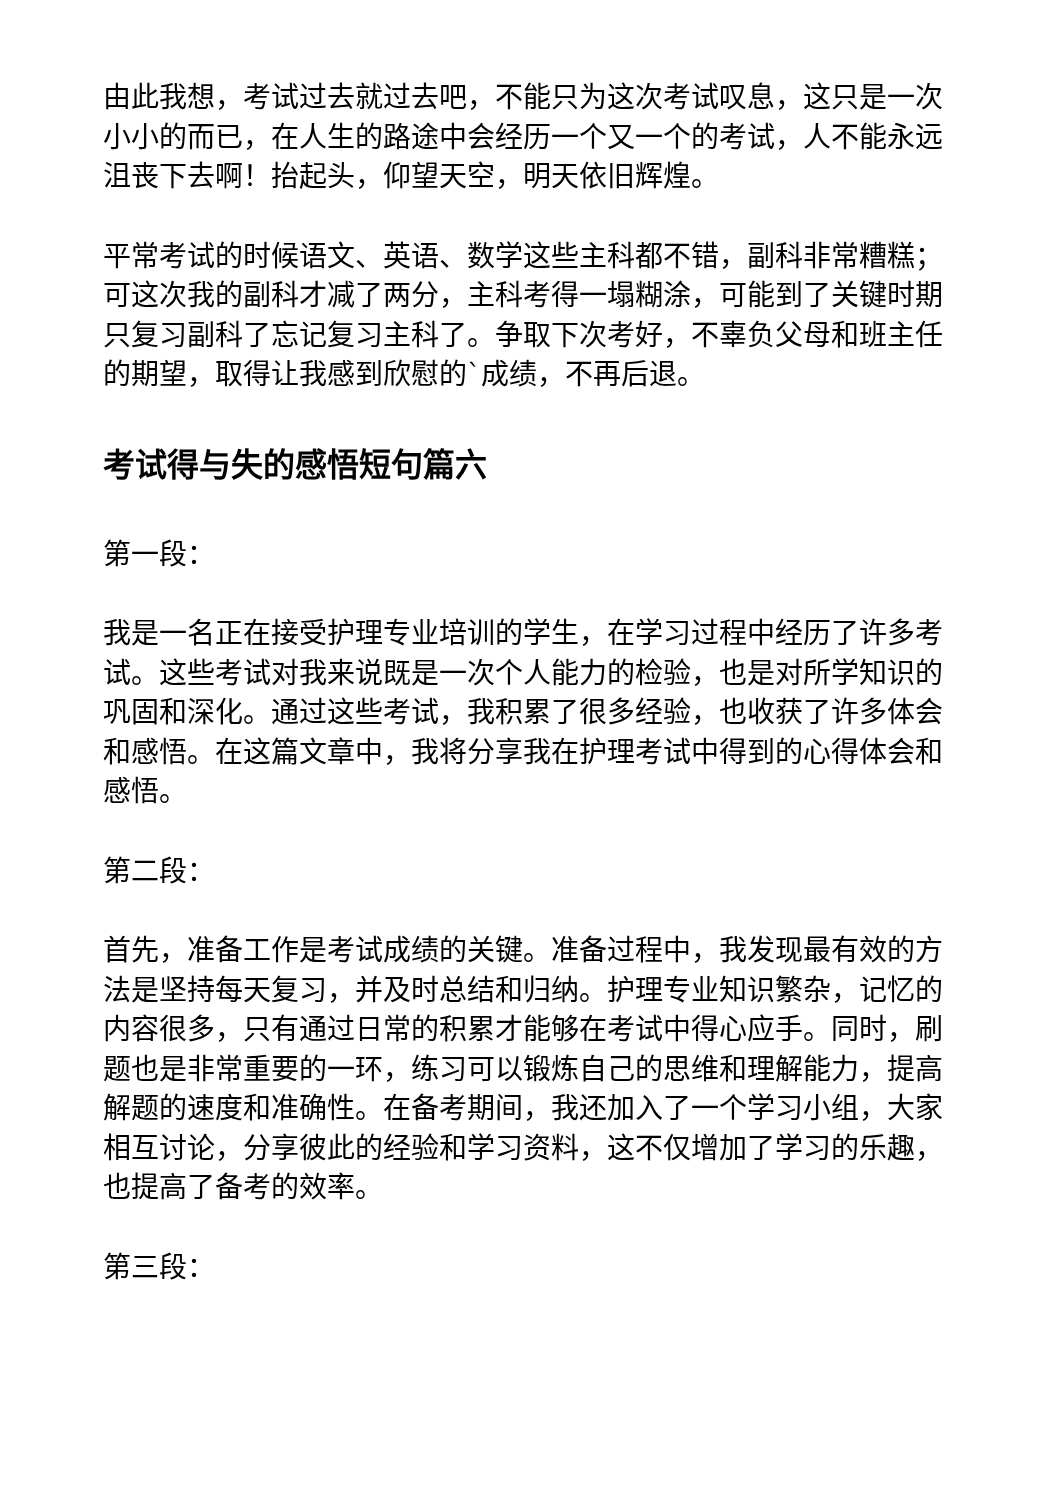由此我想，考试过去就过去吧，不能只为这次考试叹息，这只是一次小小的而已，在人生的路途中会经历一个又一个的考试，人不能永远沮丧下去啊！抬起头，仰望天空，明天依旧辉煌。
平常考试的时候语文、英语、数学这些主科都不错，副科非常糟糕；可这次我的副科才减了两分，主科考得一塌糊涂，可能到了关键时期只复习副科了忘记复习主科了。争取下次考好，不辜负父母和班主任的期望，取得让我感到欣慰的`成绩，不再后退。
考试得与失的感悟短句篇六
第一段：
我是一名正在接受护理专业培训的学生，在学习过程中经历了许多考试。这些考试对我来说既是一次个人能力的检验，也是对所学知识的巩固和深化。通过这些考试，我积累了很多经验，也收获了许多体会和感悟。在这篇文章中，我将分享我在护理考试中得到的心得体会和感悟。
第二段：
首先，准备工作是考试成绩的关键。准备过程中，我发现最有效的方法是坚持每天复习，并及时总结和归纳。护理专业知识繁杂，记忆的内容很多，只有通过日常的积累才能够在考试中得心应手。同时，刷题也是非常重要的一环，练习可以锻炼自己的思维和理解能力，提高解题的速度和准确性。在备考期间，我还加入了一个学习小组，大家相互讨论，分享彼此的经验和学习资料，这不仅增加了学习的乐趣，也提高了备考的效率。
第三段：